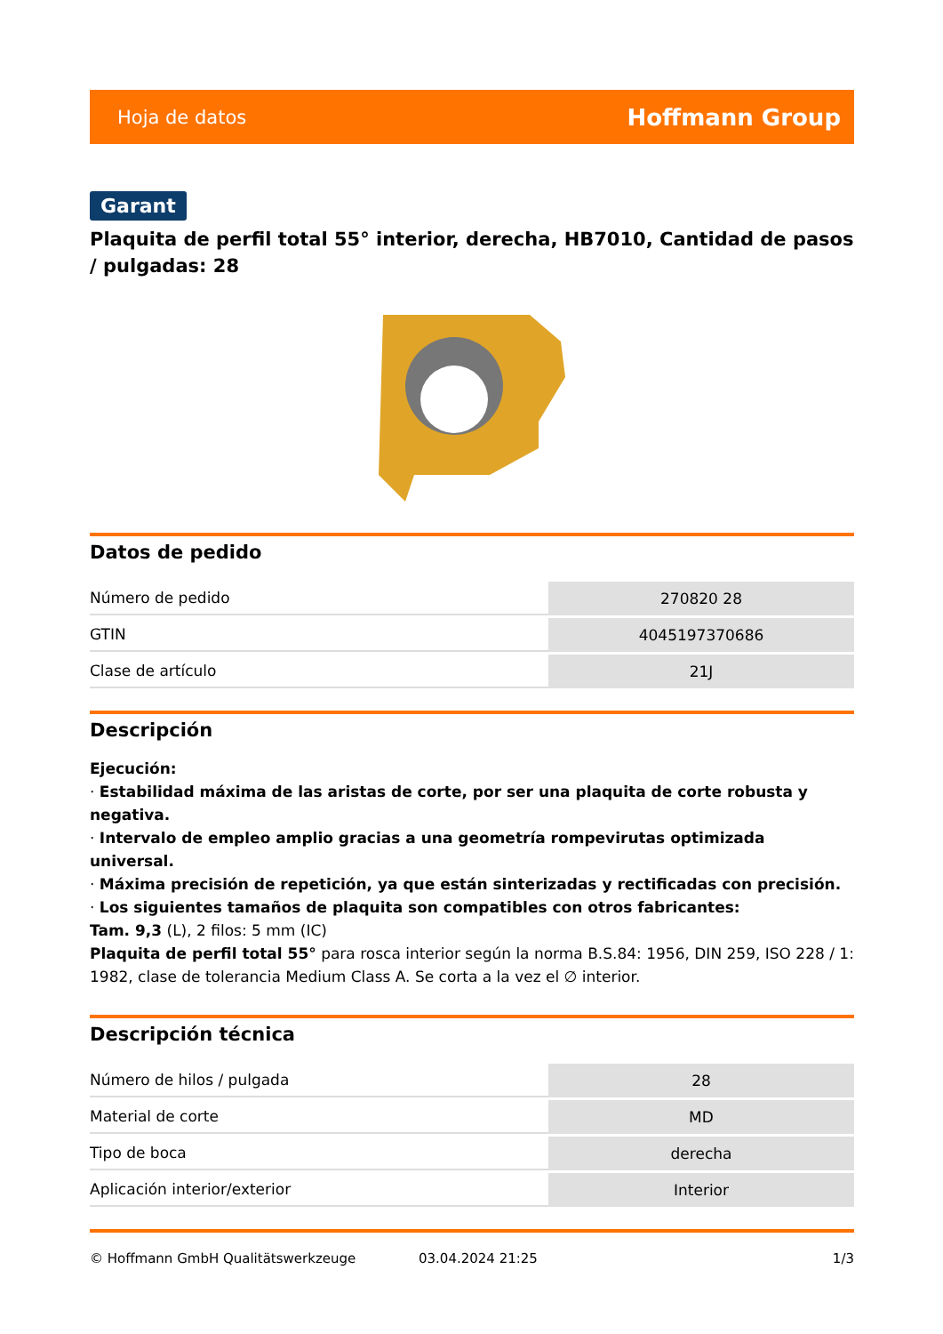Hoja de datos Hoffmann Group
Garant
Plaquita de perfil total 55° interior, derecha, HB7010, Cantidad de pasos / pulgadas: 28
Datos de pedido
| Número de pedido | 270820 28 |
| GTIN | 4045197370686 |
| Clase de artículo | 21J |
Descripción
Ejecución:
· Estabilidad máxima de las aristas de corte, por ser una plaquita de corte robusta y negativa.
· Intervalo de empleo amplio gracias a una geometría rompevirutas optimizada universal.
· Máxima precisión de repetición, ya que están sinterizadas y rectificadas con precisión.
· Los siguientes tamaños de plaquita son compatibles con otros fabricantes:
Tam. 9,3 (L), 2 filos: 5 mm (IC)
Plaquita de perfil total 55° para rosca interior según la norma B.S.84: 1956, DIN 259, ISO 228 / 1: 1982, clase de tolerancia Medium Class A. Se corta a la vez el ∅ interior.
Descripción técnica
| Número de hilos / pulgada | 28 |
| Material de corte | MD |
| Tipo de boca | derecha |
| Aplicación interior/exterior | Interior |
© Hoffmann GmbH Qualitätswerkzeuge 03.04.2024 21:25 1/3